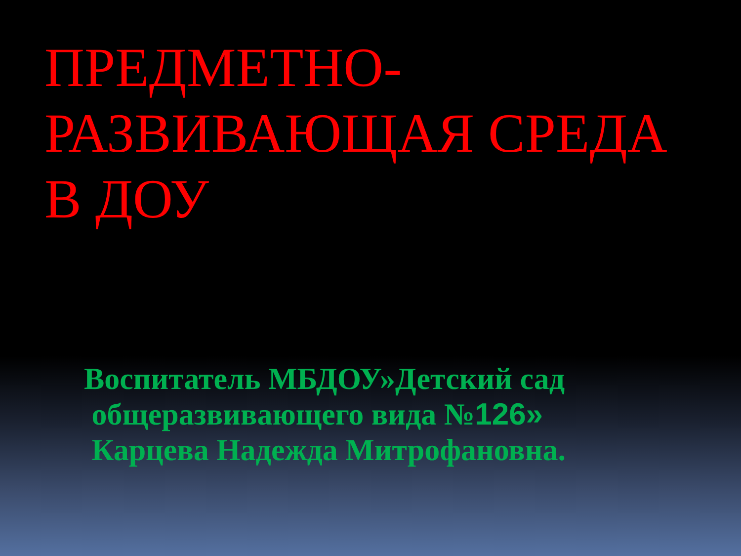ПРЕДМЕТНО-
РАЗВИВАЮЩАЯ СРЕДА
В ДОУ
Воспитатель МБДОУ»Детский сад
общеразвивающего вида №126»
Карцева Надежда Митрофановна.